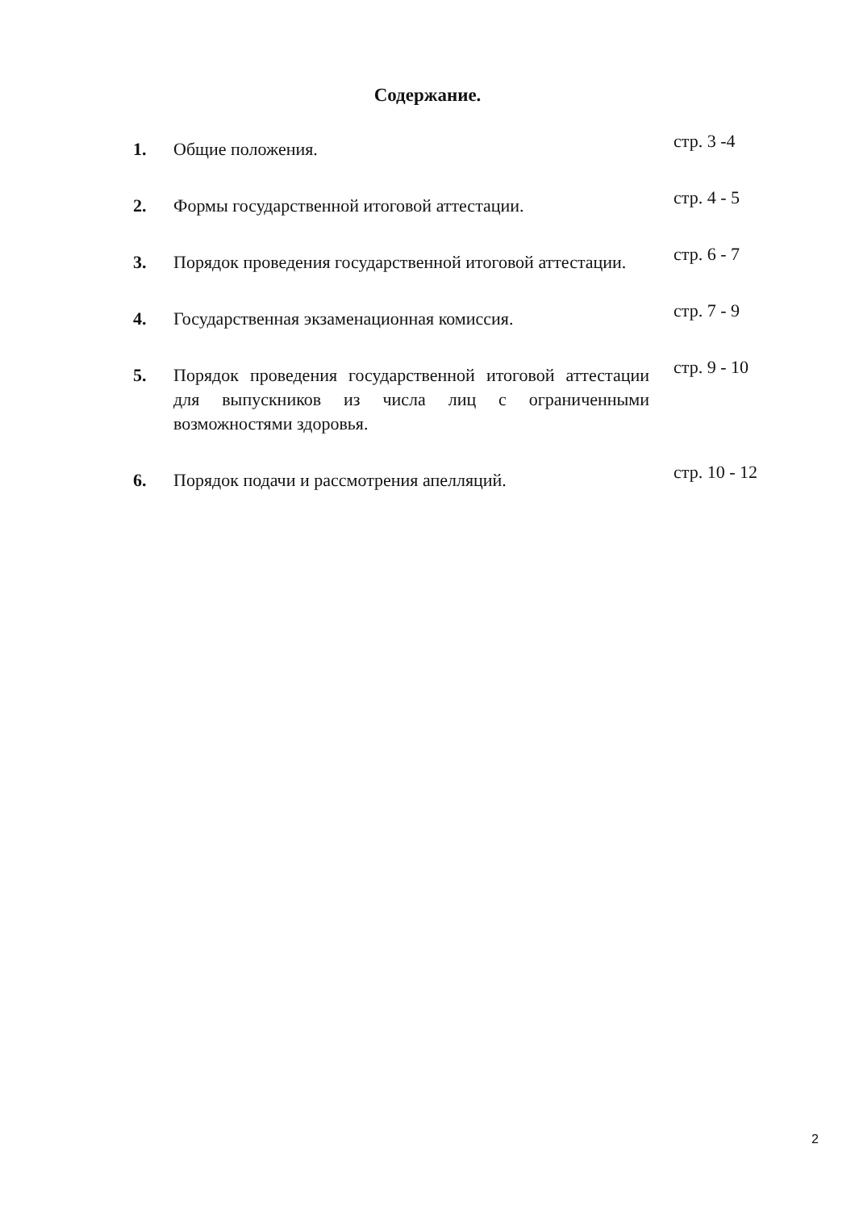Содержание.
| 1. | Общие положения. | стр. 3 -4 |
| 2. | Формы государственной итоговой аттестации. | стр. 4 - 5 |
| 3. | Порядок проведения государственной итоговой аттестации. | стр. 6 - 7 |
| 4. | Государственная экзаменационная комиссия. | стр. 7 - 9 |
| 5. | Порядок проведения государственной итоговой аттестации для выпускников из числа лиц с ограниченными возможностями здоровья. | стр. 9 - 10 |
| 6. | Порядок подачи и рассмотрения апелляций. | стр. 10 - 12 |
2